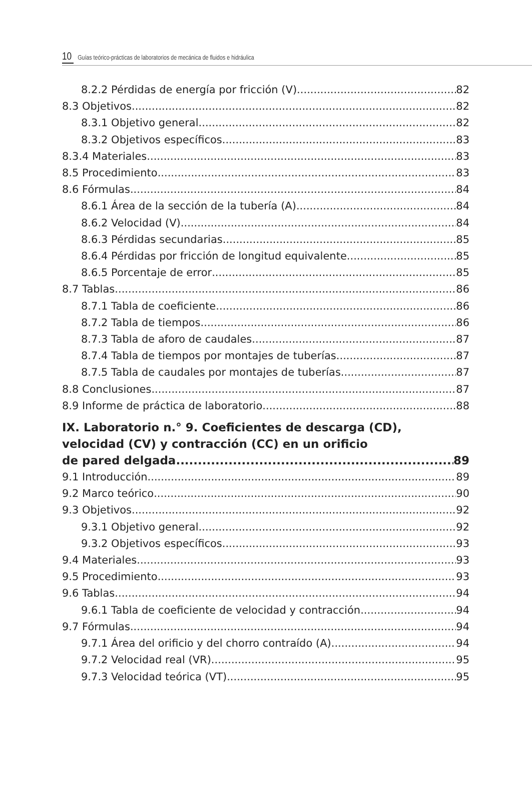10 Guías teórico-prácticas de laboratorios de mecánica de fluidos e hidráulica
8.2.2 Pérdidas de energía por fricción (V) 82
8.3 Objetivos 82
8.3.1 Objetivo general 82
8.3.2 Objetivos específicos 83
8.3.4 Materiales 83
8.5 Procedimiento 83
8.6 Fórmulas 84
8.6.1 Área de la sección de la tubería (A) 84
8.6.2 Velocidad (V) 84
8.6.3 Pérdidas secundarias 85
8.6.4 Pérdidas por fricción de longitud equivalente 85
8.6.5 Porcentaje de error 85
8.7 Tablas 86
8.7.1 Tabla de coeficiente 86
8.7.2 Tabla de tiempos 86
8.7.3 Tabla de aforo de caudales 87
8.7.4 Tabla de tiempos por montajes de tuberías 87
8.7.5 Tabla de caudales por montajes de tuberías 87
8.8 Conclusiones 87
8.9 Informe de práctica de laboratorio 88
IX. Laboratorio n.° 9. Coeficientes de descarga (CD),
velocidad (CV) y contracción (CC) en un orificio
de pared delgada 89
9.1 Introducción 89
9.2 Marco teórico 90
9.3 Objetivos 92
9.3.1 Objetivo general 92
9.3.2 Objetivos específicos 93
9.4 Materiales 93
9.5 Procedimiento 93
9.6 Tablas 94
9.6.1 Tabla de coeficiente de velocidad y contracción 94
9.7 Fórmulas 94
9.7.1 Área del orificio y del chorro contraído (A) 94
9.7.2 Velocidad real (VR) 95
9.7.3 Velocidad teórica (VT) 95